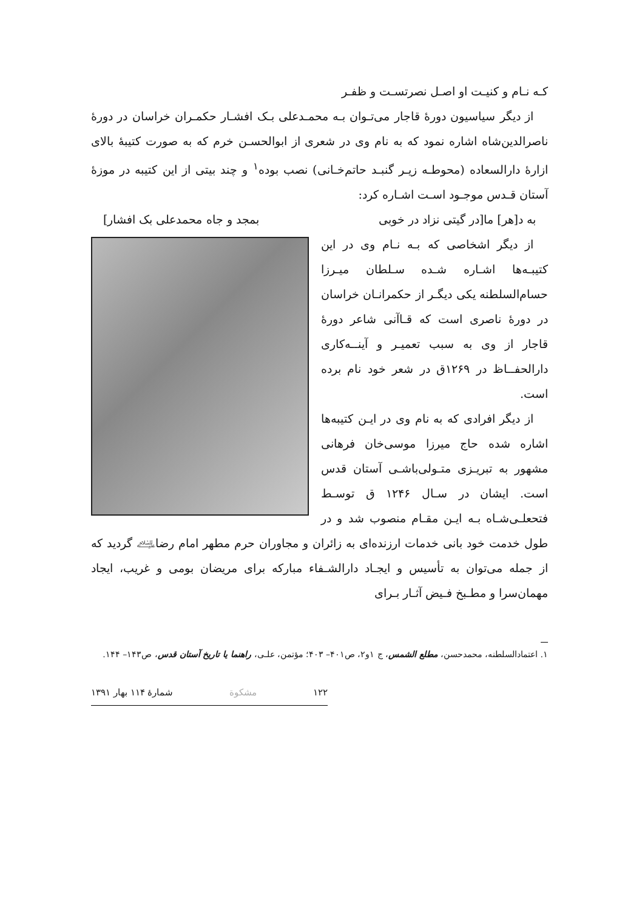کـه نـام و کنیـت او اصـل نصرتسـت و ظفـر
از دیگر سیاسیون دورهٔ قاجار می‌تـوان بـه محمـدعلی بـک افشـار حکمـران خراسان در دورهٔ ناصرالدین‌شاه اشاره نمود که به نام وی در شعری از ابوالحسـن خرم که به صورت کتیبهٔ بالای ازارهٔ دارالسعاده (محوطـه زیـر گنبـد حاتم‌خـانی) نصب بوده<sup>۱</sup> و چند بیتی از این کتیبه در موزهٔ آستان قـدس موجـود اسـت اشـاره کرد:
به د[هر] ما[در گیتی نزاد در خوبی بمجد و جاه محمدعلی بک افشار]
از دیگر اشخاصی که بـه نـام وی در این کتیبـه‌ها اشـاره شـده سـلطان میـرزا حسام‌السلطنه یکی دیگـر از حکمرانـان خراسان در دورهٔ ناصری است که قـاآنی شاعر دورهٔ قاجار از وی به سبب تعمیـر و آینــه‌کاری دارالحفــاظ در ۱۲۶۹ق در شعر خود نام برده است.
از دیگر افرادی که به نام وی در ایـن کتیبه‌ها اشاره شده حاج میرزا موسی‌خان فرهانی مشهور به تبریـزی متـولی‌باشـی آستان قدس است. ایشان در سـال ۱۲۴۶ ق توسـط فتحعلـی‌شـاه بـه ایـن مقـام منصوب شد و در طول خدمت خود بانی خدمات ارزنده‌ای به زائران و مجاوران حرم مطهر امام رضا﵇ گردید که از جمله می‌توان به تأسیس و ایجـاد دارالشـفاء مبارکه برای مریضان بومی و غریب، ایجاد مهمان‌سرا و مطـبخ فـیض آثـار بـرای
۱. اعتمادالسلطنه، محمدحسن، مطلع الشمس، ج ۱و۲، ص۴۰۱– ۴۰۳؛ مؤتمن، علـی، راهنما یا تاریخ آستان قدس، ص۱۴۳– ۱۴۴.
۱۲۲ مشکوة شمارهٔ ۱۱۴ بهار ۱۳۹۱